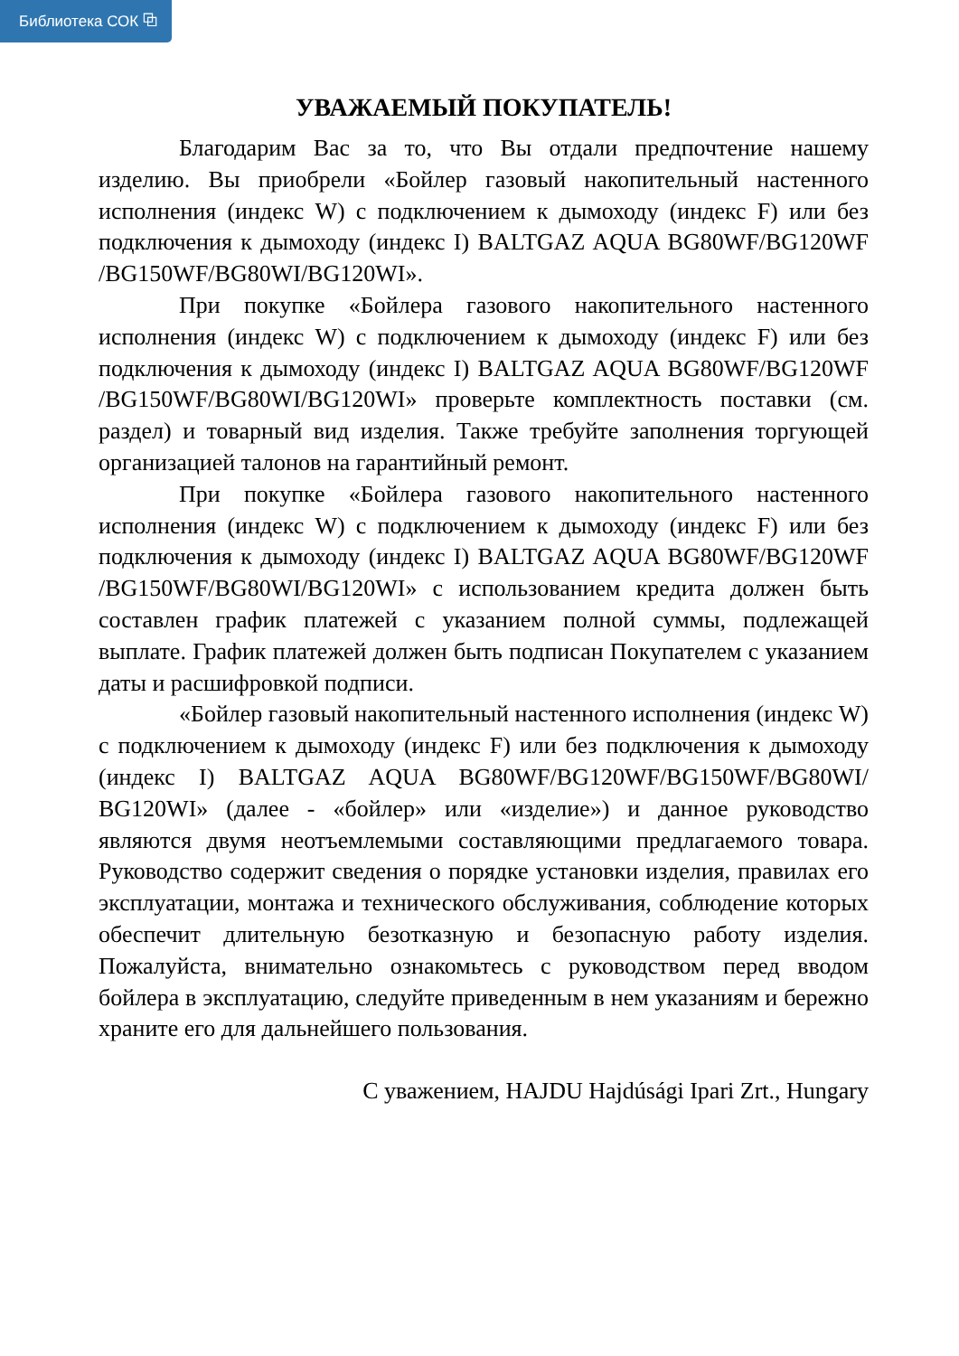Библиотека СОК ⧉
УВАЖАЕМЫЙ ПОКУПАТЕЛЬ!
Благодарим Вас за то, что Вы отдали предпочтение нашему изделию. Вы приобрели «Бойлер газовый накопительный настенного исполнения (индекс W) с подключением к дымоходу (индекс F) или без подключения к дымоходу (индекс I) BALTGAZ AQUA BG80WF/BG120WF /BG150WF/BG80WI/BG120WI».
При покупке «Бойлера газового накопительного настенного исполнения (индекс W) с подключением к дымоходу (индекс F) или без подключения к дымоходу (индекс I) BALTGAZ AQUA BG80WF/BG120WF /BG150WF/BG80WI/BG120WI» проверьте комплектность поставки (см. раздел) и товарный вид изделия. Также требуйте заполнения торгующей организацией талонов на гарантийный ремонт.
При покупке «Бойлера газового накопительного настенного исполнения (индекс W) с подключением к дымоходу (индекс F) или без подключения к дымоходу (индекс I) BALTGAZ AQUA BG80WF/BG120WF /BG150WF/BG80WI/BG120WI» с использованием кредита должен быть составлен график платежей с указанием полной суммы, подлежащей выплате. График платежей должен быть подписан Покупателем с указанием даты и расшифровкой подписи.
«Бойлер газовый накопительный настенного исполнения (индекс W) с подключением к дымоходу (индекс F) или без подключения к дымоходу (индекс I) BALTGAZ AQUA BG80WF/BG120WF/BG150WF/BG80WI/ BG120WI» (далее - «бойлер» или «изделие») и данное руководство являются двумя неотъемлемыми составляющими предлагаемого товара. Руководство содержит сведения о порядке установки изделия, правилах его эксплуатации, монтажа и технического обслуживания, соблюдение которых обеспечит длительную безотказную и безопасную работу изделия. Пожалуйста, внимательно ознакомьтесь с руководством перед вводом бойлера в эксплуатацию, следуйте приведенным в нем указаниям и бережно храните его для дальнейшего пользования.
С уважением, HAJDU Hajdúsági Ipari Zrt., Hungary